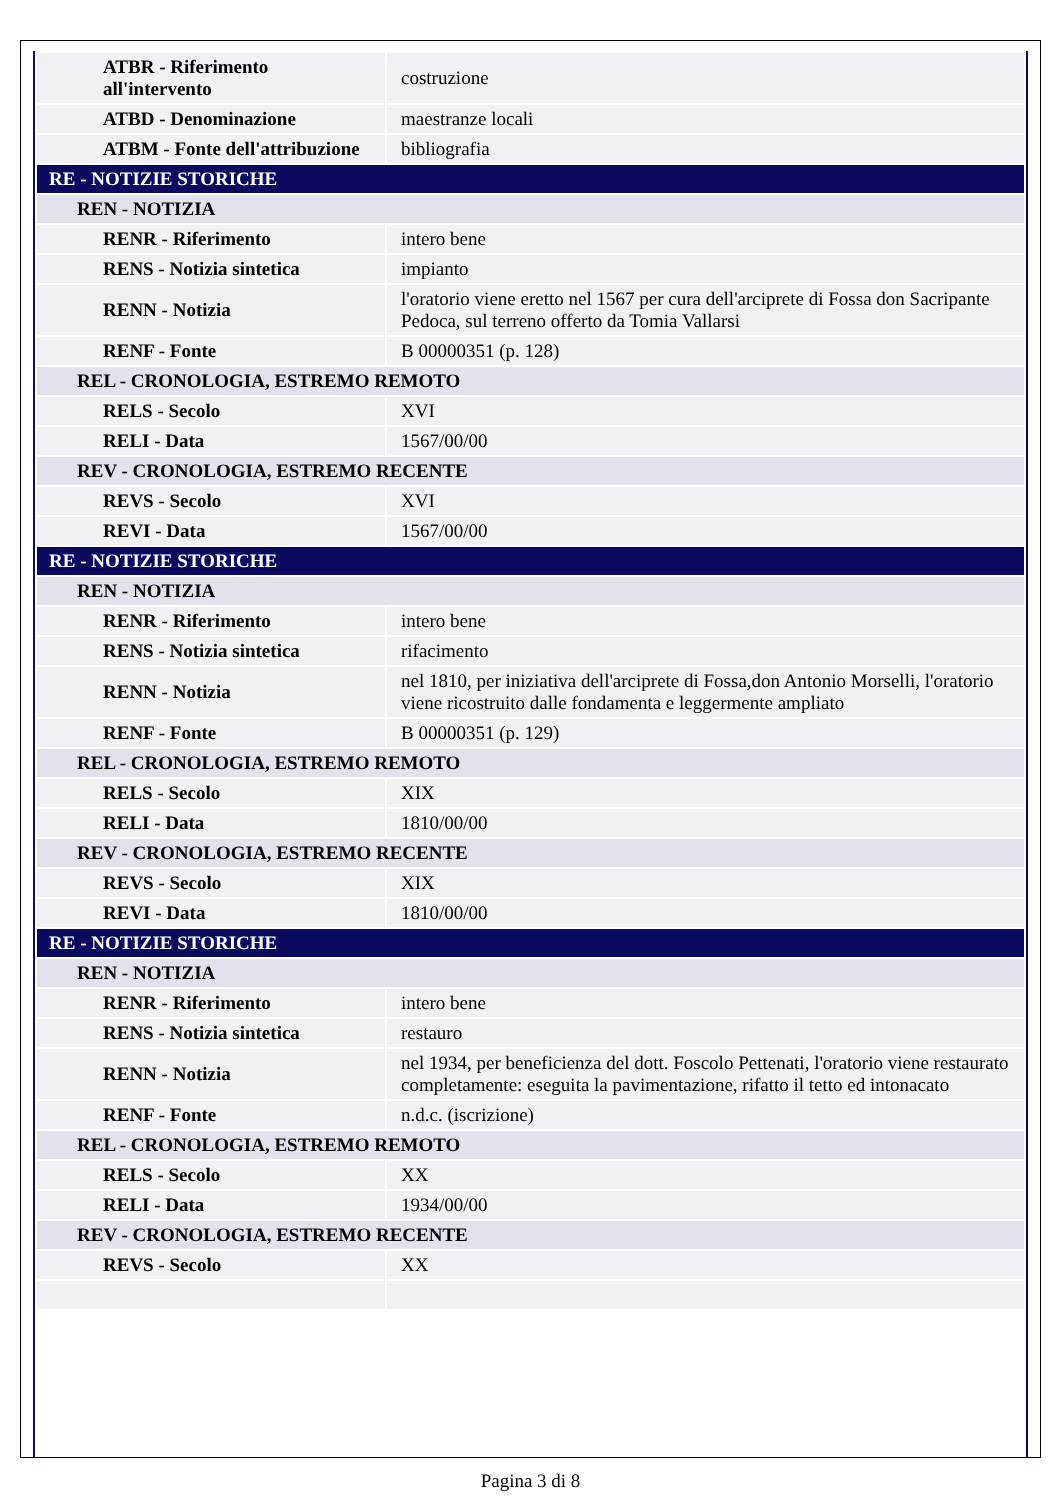| ATBR - Riferimento all'intervento | costruzione |
| ATBD - Denominazione | maestranze locali |
| ATBM - Fonte dell'attribuzione | bibliografia |
| RE - NOTIZIE STORICHE | |
| REN - NOTIZIA | |
| RENR - Riferimento | intero bene |
| RENS - Notizia sintetica | impianto |
| RENN - Notizia | l'oratorio viene eretto nel 1567 per cura dell'arciprete di Fossa don Sacripante Pedoca, sul terreno offerto da Tomia Vallarsi |
| RENF - Fonte | B 00000351 (p. 128) |
| REL - CRONOLOGIA, ESTREMO REMOTO | |
| RELS - Secolo | XVI |
| RELI - Data | 1567/00/00 |
| REV - CRONOLOGIA, ESTREMO RECENTE | |
| REVS - Secolo | XVI |
| REVI - Data | 1567/00/00 |
| RE - NOTIZIE STORICHE | |
| REN - NOTIZIA | |
| RENR - Riferimento | intero bene |
| RENS - Notizia sintetica | rifacimento |
| RENN - Notizia | nel 1810, per iniziativa dell'arciprete di Fossa,don Antonio Morselli, l'oratorio viene ricostruito dalle fondamenta e leggermente ampliato |
| RENF - Fonte | B 00000351 (p. 129) |
| REL - CRONOLOGIA, ESTREMO REMOTO | |
| RELS - Secolo | XIX |
| RELI - Data | 1810/00/00 |
| REV - CRONOLOGIA, ESTREMO RECENTE | |
| REVS - Secolo | XIX |
| REVI - Data | 1810/00/00 |
| RE - NOTIZIE STORICHE | |
| REN - NOTIZIA | |
| RENR - Riferimento | intero bene |
| RENS - Notizia sintetica | restauro |
| RENN - Notizia | nel 1934, per beneficienza del dott. Foscolo Pettenati, l'oratorio viene restaurato completamente: eseguita la pavimentazione, rifatto il tetto ed intonacato |
| RENF - Fonte | n.d.c. (iscrizione) |
| REL - CRONOLOGIA, ESTREMO REMOTO | |
| RELS - Secolo | XX |
| RELI - Data | 1934/00/00 |
| REV - CRONOLOGIA, ESTREMO RECENTE | |
| REVS - Secolo | XX |
Pagina 3 di 8